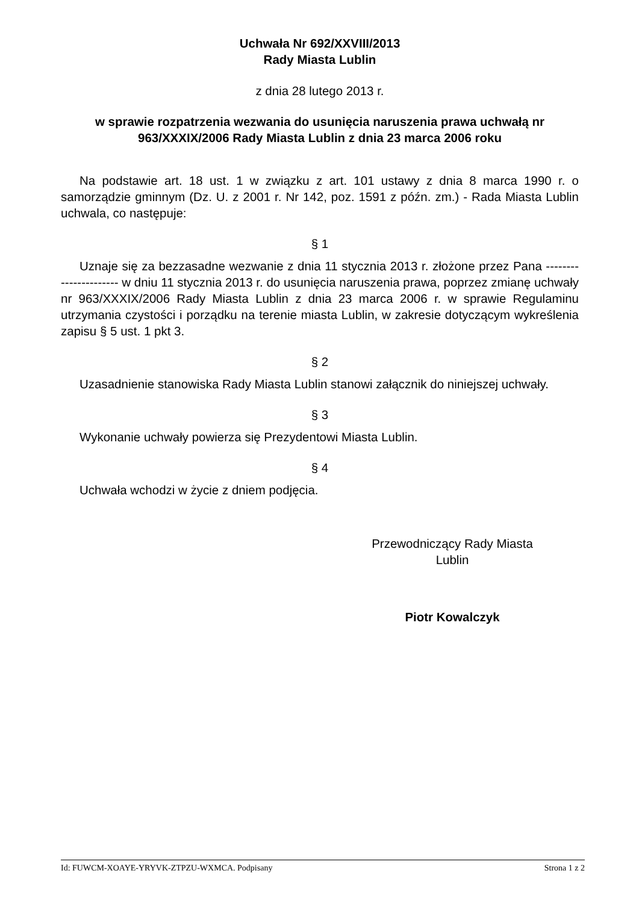Uchwała Nr 692/XXVIII/2013
Rady Miasta Lublin
z dnia 28 lutego 2013 r.
w sprawie rozpatrzenia wezwania do usunięcia naruszenia prawa uchwałą nr 963/XXXIX/2006 Rady Miasta Lublin z dnia 23 marca 2006 roku
Na podstawie art. 18 ust. 1 w związku z art. 101 ustawy z dnia 8 marca 1990 r. o samorządzie gminnym (Dz. U. z 2001 r. Nr 142, poz. 1591 z późn. zm.) - Rada Miasta Lublin uchwala, co następuje:
§ 1
Uznaje się za bezzasadne wezwanie z dnia 11 stycznia 2013 r. złożone przez Pana -------- -------------- w dniu 11 stycznia 2013 r. do usunięcia naruszenia prawa, poprzez zmianę uchwały nr 963/XXXIX/2006 Rady Miasta Lublin z dnia 23 marca 2006 r. w sprawie Regulaminu utrzymania czystości i porządku na terenie miasta Lublin, w zakresie dotyczącym wykreślenia zapisu § 5 ust. 1 pkt 3.
§ 2
Uzasadnienie stanowiska Rady Miasta Lublin stanowi załącznik do niniejszej uchwały.
§ 3
Wykonanie uchwały powierza się Prezydentowi Miasta Lublin.
§ 4
Uchwała wchodzi w życie z dniem podjęcia.
Przewodniczący Rady Miasta
Lublin
Piotr Kowalczyk
Id: FUWCM-XOAYE-YRYVK-ZTPZU-WXMCA. Podpisany Strona 1 z 2